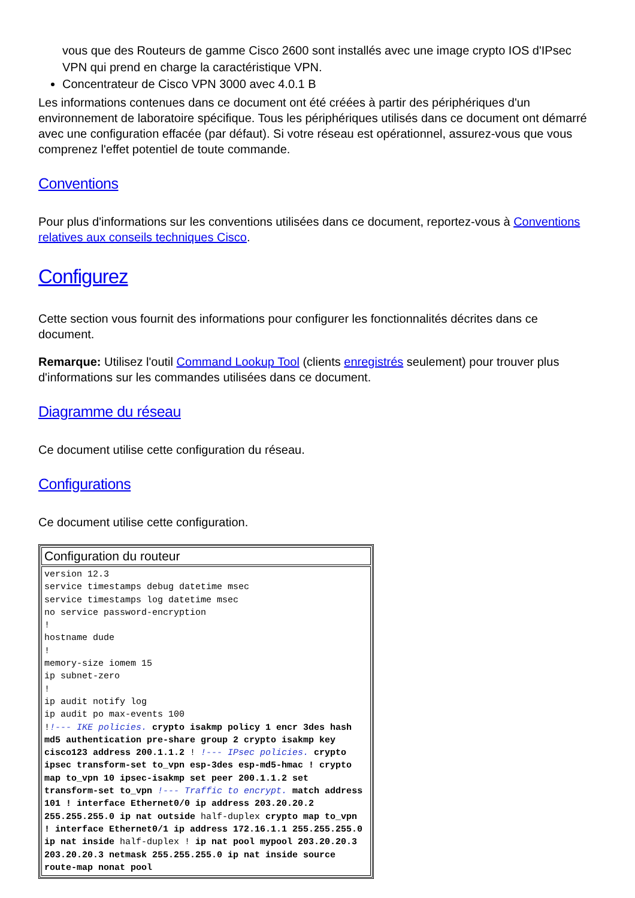vous que des Routeurs de gamme Cisco 2600 sont installés avec une image crypto IOS d'IPsec VPN qui prend en charge la caractéristique VPN.
Concentrateur de Cisco VPN 3000 avec 4.0.1 B
Les informations contenues dans ce document ont été créées à partir des périphériques d'un environnement de laboratoire spécifique. Tous les périphériques utilisés dans ce document ont démarré avec une configuration effacée (par défaut). Si votre réseau est opérationnel, assurez-vous que vous comprenez l'effet potentiel de toute commande.
Conventions
Pour plus d'informations sur les conventions utilisées dans ce document, reportez-vous à Conventions relatives aux conseils techniques Cisco.
Configurez
Cette section vous fournit des informations pour configurer les fonctionnalités décrites dans ce document.
Remarque: Utilisez l'outil Command Lookup Tool (clients enregistrés seulement) pour trouver plus d'informations sur les commandes utilisées dans ce document.
Diagramme du réseau
Ce document utilise cette configuration du réseau.
Configurations
Ce document utilise cette configuration.
| Configuration du routeur |
| --- |
| version 12.3 service timestamps debug datetime msec service timestamps log datetime msec no service password-encryption ! hostname dude ! memory-size iomem 15 ip subnet-zero ! ip audit notify log ip audit po max-events 100 ! !--- IKE policies. crypto isakmp policy 1 encr 3des hash md5 authentication pre-share group 2 crypto isakmp key cisco123 address 200.1.1.2 ! !--- IPsec policies. crypto ipsec transform-set to_vpn esp-3des esp-md5-hmac ! crypto map to_vpn 10 ipsec-isakmp set peer 200.1.1.2 set transform-set to_vpn !--- Traffic to encrypt. match address 101 ! interface Ethernet0/0 ip address 203.20.20.2 255.255.255.0 ip nat outside half-duplex crypto map to_vpn ! interface Ethernet0/1 ip address 172.16.1.1 255.255.255.0 ip nat inside half-duplex ! ip nat pool mypool 203.20.20.3 203.20.20.3 netmask 255.255.255.0 ip nat inside source route-map nonat pool |